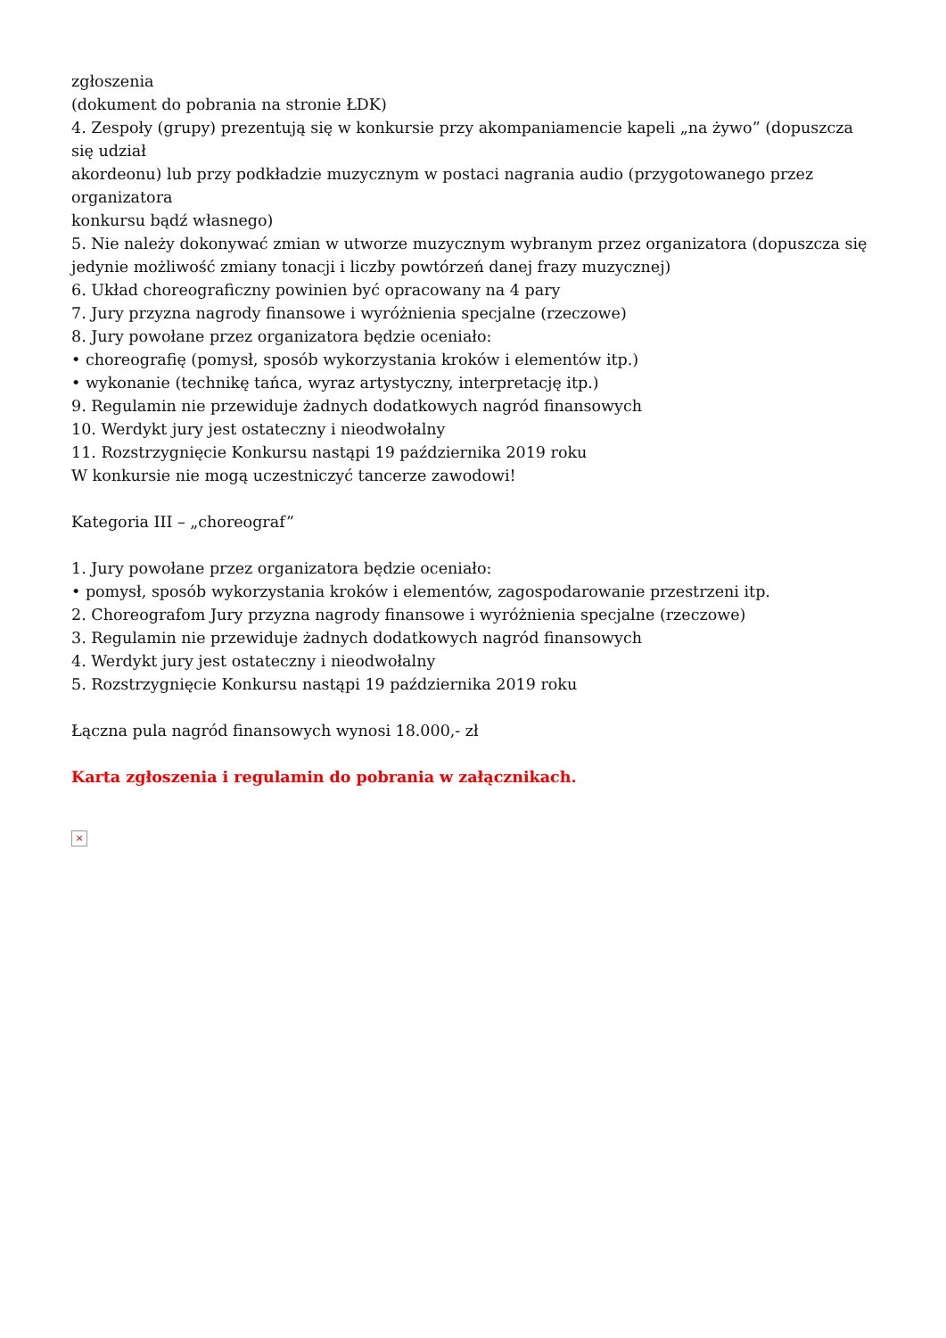zgłoszenia
(dokument do pobrania na stronie ŁDK)
4. Zespoły (grupy) prezentują się w konkursie przy akompaniamencie kapeli „na żywo” (dopuszcza się udział
akordeonu) lub przy podkładzie muzycznym w postaci nagrania audio (przygotowanego przez organizatora
konkursu bądź własnego)
5. Nie należy dokonywać zmian w utworze muzycznym wybranym przez organizatora (dopuszcza się jedynie możliwość zmiany tonacji i liczby powtórzeń danej frazy muzycznej)
6. Układ choreograficzny powinien być opracowany na 4 pary
7. Jury przyzna nagrody finansowe i wyróżnienia specjalne (rzeczowe)
8. Jury powołane przez organizatora będzie oceniało:
• choreografię (pomysł, sposób wykorzystania kroków i elementów itp.)
• wykonanie (technikę tańca, wyraz artystyczny, interpretację itp.)
9. Regulamin nie przewiduje żadnych dodatkowych nagród finansowych
10. Werdykt jury jest ostateczny i nieodwołalny
11. Rozstrzygnięcie Konkursu nastąpi 19 października 2019 roku
W konkursie nie mogą uczestniczyć tancerze zawodowi!
Kategoria III – „choreograf”
1. Jury powołane przez organizatora będzie oceniało:
• pomysł, sposób wykorzystania kroków i elementów, zagospodarowanie przestrzeni itp.
2. Choreografom Jury przyzna nagrody finansowe i wyróżnienia specjalne (rzeczowe)
3. Regulamin nie przewiduje żadnych dodatkowych nagród finansowych
4. Werdykt jury jest ostateczny i nieodwołalny
5. Rozstrzygnięcie Konkursu nastąpi 19 października 2019 roku
Łączna pula nagród finansowych wynosi 18.000,- zł
Karta zgłoszenia i regulamin do pobrania w załącznikach.
×